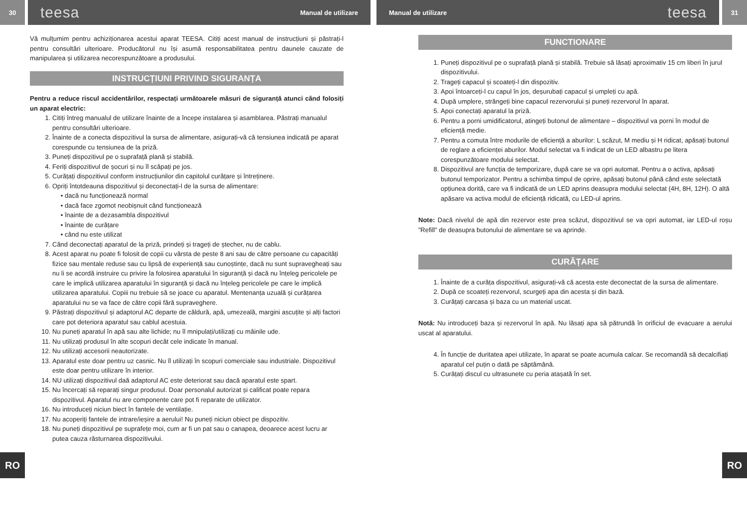30
teesa Manual de utilizare Manual de utilizare teesa
31
Vă mulțumim pentru achiziționarea acestui aparat TEESA. Citiți acest manual de instrucțiuni și păstrați-l pentru consultări ulterioare. Producătorul nu își asumă responsabilitatea pentru daunele cauzate de manipularea și utilizarea necorespunzătoare a produsului.
INSTRUCȚIUNI PRIVIND SIGURANȚA
Pentru a reduce riscul accidentărilor, respectați următoarele măsuri de siguranță atunci când folosiți un aparat electric:
1. Citiți întreg manualul de utilizare înainte de a începe instalarea și asamblarea. Păstrați manualul pentru consultări ulterioare.
2. Înainte de a conecta dispozitivul la sursa de alimentare, asigurați-vă că tensiunea indicată pe aparat corespunde cu tensiunea de la priză.
3. Puneți dispozitivul pe o suprafață plană și stabilă.
4. Feriți dispozitivul de șocuri și nu îl scăpați pe jos.
5. Curățați dispozitivul conform instrucțiunilor din capitolul curățare și întreținere.
6. Opriți întotdeauna dispozitivul și deconectați-l de la sursa de alimentare:
dacă nu funcționează normal
dacă face zgomot neobișnuit când funcționează
înainte de a dezasambla dispozitivul
înainte de curățare
când nu este utilizat
7. Când deconectați aparatul de la priză, prindeți și trageți de ștecher, nu de cablu.
8. Acest aparat nu poate fi folosit de copii cu vârsta de peste 8 ani sau de către persoane cu capacități fizice sau mentale reduse sau cu lipsă de experiență sau cunoștințe, dacă nu sunt supravegheați sau nu li se acordă instruire cu privire la folosirea aparatului în siguranță și dacă nu înțeleg pericolele pe care le implică utilizarea aparatului în siguranță și dacă nu înțeleg pericolele pe care le implică utilizarea aparatului. Copiii nu trebuie să se joace cu aparatul. Mentenanța uzuală și curățarea aparatului nu se va face de către copii fără supraveghere.
9. Păstrați dispozitivul și adaptorul AC departe de căldură, apă, umezeală, margini ascuțite și alți factori care pot deteriora aparatul sau cablul acestuia.
10. Nu puneți aparatul în apă sau alte lichide; nu îl mnipulați/utilizați cu mâinile ude.
11. Nu utilizați produsul în alte scopuri decât cele indicate în manual.
12. Nu utilizați accesorii neautorizate.
13. Aparatul este doar pentru uz casnic. Nu îl utilizați în scopuri comerciale sau industriale. Dispozitivul este doar pentru utilizare în interior.
14. NU utilizați dispozitivul daă adaptorul AC este deteriorat sau dacă aparatul este spart.
15. Nu încercați să reparați singur produsul. Doar personalul autorizat și calificat poate repara dispozitivul. Aparatul nu are componente care pot fi reparate de utilizator.
16. Nu introduceți niciun biect în fantele de ventilație.
17. Nu acoperiți fantele de intrare/ieșire a aerului! Nu puneți niciun obiect pe dispozitiv.
18. Nu puneți dispozitivul pe suprafețe moi, cum ar fi un pat sau o canapea, deoarece acest lucru ar putea cauza răsturnarea dispozitivului.
FUNCTIONARE
1. Puneți dispozitivul pe o suprafață plană și stabilă. Trebuie să lăsați aproximativ 15 cm liberi în jurul dispozitivului.
2. Trageți capacul și scoateți-l din dispozitiv.
3. Apoi întoarceți-l cu capul în jos, deșurubați capacul și umpleți cu apă.
4. După umplere, strângeți bine capacul rezervorului și puneți rezervorul în aparat.
5. Apoi conectați aparatul la priză.
6. Pentru a porni umidificatorul, atingeți butonul de alimentare – dispozitivul va porni în modul de eficiență medie.
7. Pentru a comuta între modurile de eficiență a aburilor: L scăzut, M mediu și H ridicat, apăsați butonul de reglare a eficienței aburilor. Modul selectat va fi indicat de un LED albastru pe litera corespunzătoare modului selectat.
8. Dispozitivul are funcția de temporizare, după care se va opri automat. Pentru a o activa, apăsați butonul temporizator. Pentru a schimba timpul de oprire, apăsați butonul până când este selectată opțiunea dorită, care va fi indicată de un LED aprins deasupra modului selectat (4H, 8H, 12H). O altă apăsare va activa modul de eficiență ridicată, cu LED-ul aprins.
Note: Dacă nivelul de apă din rezervor este prea scăzut, dispozitivul se va opri automat, iar LED-ul roșu ”Refill” de deasupra butonului de alimentare se va aprinde.
CURĂȚARE
1. Înainte de a curăța dispozitivul, asigurați-vă că acesta este deconectat de la sursa de alimentare.
2. După ce scoateți rezervorul, scurgeți apa din acesta și din bază.
3. Curățați carcasa și baza cu un material uscat.
Notă: Nu introduceți baza și rezervorul în apă. Nu lăsați apa să pătrundă în orificiul de evacuare a aerului uscat al aparatului.
4. În funcție de duritatea apei utilizate, în aparat se poate acumula calcar. Se recomandă să decalcifiați aparatul cel puțin o dată pe săptămână.
5. Curățați discul cu ultrasunete cu peria atașată în set.
RO RO